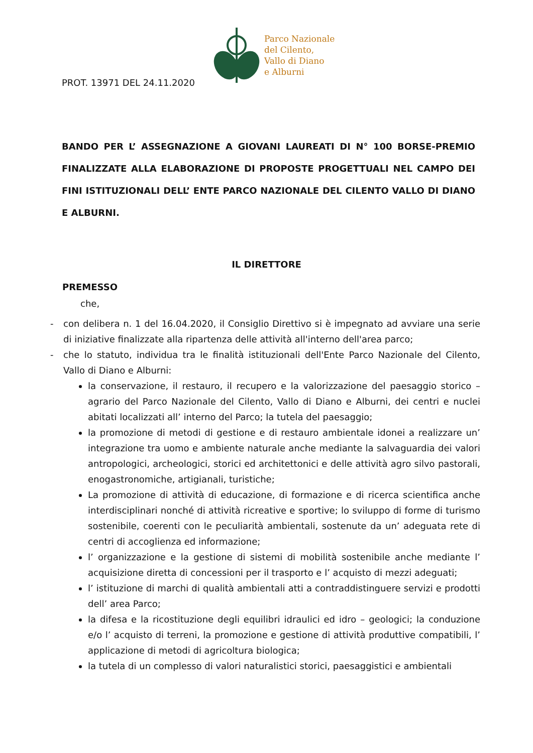PROT. 13971 DEL 24.11.2020
Parco Nazionale
del Cilento,
Vallo di Diano
e Alburni
BANDO PER L’ ASSEGNAZIONE A GIOVANI LAUREATI DI N° 100 BORSE-PREMIO FINALIZZATE ALLA ELABORAZIONE DI PROPOSTE PROGETTUALI NEL CAMPO DEI FINI ISTITUZIONALI DELL’ ENTE PARCO NAZIONALE DEL CILENTO VALLO DI DIANO E ALBURNI.
IL DIRETTORE
PREMESSO
che,
- con delibera n. 1 del 16.04.2020, il Consiglio Direttivo si è impegnato ad avviare una serie di iniziative finalizzate alla ripartenza delle attività all'interno dell'area parco;
- che lo statuto, individua tra le finalità istituzionali dell'Ente Parco Nazionale del Cilento, Vallo di Diano e Alburni:
la conservazione, il restauro, il recupero e la valorizzazione del paesaggio storico – agrario del Parco Nazionale del Cilento, Vallo di Diano e Alburni, dei centri e nuclei abitati localizzati all’ interno del Parco; la tutela del paesaggio;
la promozione di metodi di gestione e di restauro ambientale idonei a realizzare un’ integrazione tra uomo e ambiente naturale anche mediante la salvaguardia dei valori antropologici, archeologici, storici ed architettonici e delle attività agro silvo pastorali, enogastronomiche, artigianali, turistiche;
La promozione di attività di educazione, di formazione e di ricerca scientifica anche interdisciplinari nonché di attività ricreative e sportive; lo sviluppo di forme di turismo sostenibile, coerenti con le peculiarità ambientali, sostenute da un’ adeguata rete di centri di accoglienza ed informazione;
l’ organizzazione e la gestione di sistemi di mobilità sostenibile anche mediante l’ acquisizione diretta di concessioni per il trasporto e l’ acquisto di mezzi adeguati;
l’ istituzione di marchi di qualità ambientali atti a contraddistinguere servizi e prodotti dell’ area Parco;
la difesa e la ricostituzione degli equilibri idraulici ed idro – geologici; la conduzione e/o l’ acquisto di terreni, la promozione e gestione di attività produttive compatibili, l’ applicazione di metodi di agricoltura biologica;
la tutela di un complesso di valori naturalistici storici, paesaggistici e ambientali